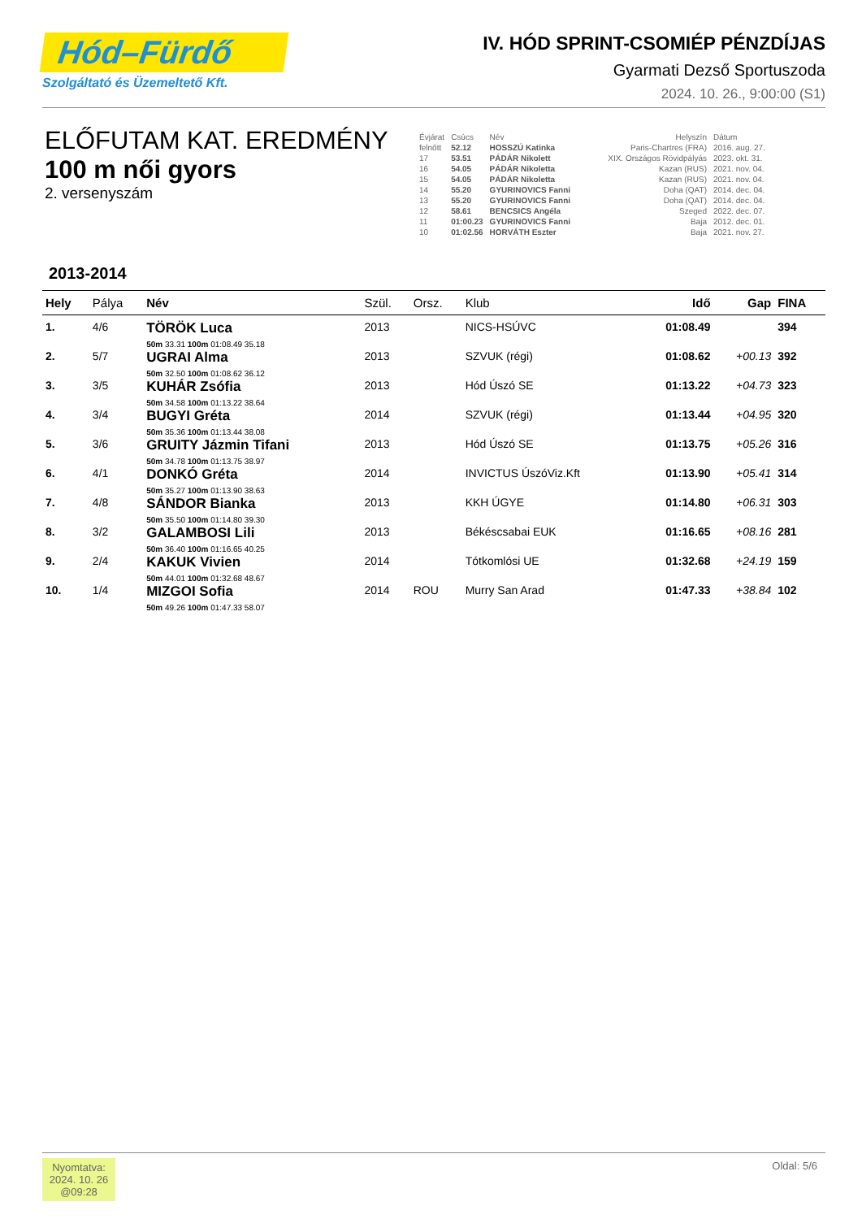Hód–Fürdő
Szolgáltató és Üzemeltető Kft.
IV. HÓD SPRINT-CSOMIÉP PÉNZDÍJAS
Gyarmati Dezső Sportuszoda
2024. 10. 26., 9:00:00 (S1)
ELŐFUTAM KAT. EREDMÉNY
100 m női gyors
2. versenyszám
| Évjárat | Csúcs | Név | Helyszín | Dátum |
| felnőtt | 52.12 | HOSSZÚ Katinka | Paris-Chartres (FRA) | 2016. aug. 27. |
| 17 | 53.51 | PÁDÁR Nikolett | XIX. Országos Rövidpályás | 2023. okt. 31. |
| 16 | 54.05 | PÁDÁR Nikoletta | Kazan (RUS) | 2021. nov. 04. |
| 15 | 54.05 | PÁDÁR Nikoletta | Kazan (RUS) | 2021. nov. 04. |
| 14 | 55.20 | GYURINOVICS Fanni | Doha (QAT) | 2014. dec. 04. |
| 13 | 55.20 | GYURINOVICS Fanni | Doha (QAT) | 2014. dec. 04. |
| 12 | 58.61 | BENCSICS Angéla | Szeged | 2022. dec. 07. |
| 11 | 01:00.23 | GYURINOVICS Fanni | Baja | 2012. dec. 01. |
| 10 | 01:02.56 | HORVÁTH Eszter | Baja | 2021. nov. 27. |
2013-2014
| Hely | Pálya | Név | Szül. | Orsz. | Klub | Idő | Gap | FINA |
| --- | --- | --- | --- | --- | --- | --- | --- | --- |
| 1. | 4/6 | TÖRÖK Luca 50m 33.31 100m 01:08.49 35.18 | 2013 | | NICS-HSÚVC | 01:08.49 | | 394 |
| 2. | 5/7 | UGRAI Alma 50m 32.50 100m 01:08.62 36.12 | 2013 | | SZVUK (régi) | 01:08.62 | +00.13 | 392 |
| 3. | 3/5 | KUHÁR Zsófia 50m 34.58 100m 01:13.22 38.64 | 2013 | | Hód Úszó SE | 01:13.22 | +04.73 | 323 |
| 4. | 3/4 | BUGYI Gréta 50m 35.36 100m 01:13.44 38.08 | 2014 | | SZVUK (régi) | 01:13.44 | +04.95 | 320 |
| 5. | 3/6 | GRUITY Jázmin Tifani 50m 34.78 100m 01:13.75 38.97 | 2013 | | Hód Úszó SE | 01:13.75 | +05.26 | 316 |
| 6. | 4/1 | DONKÓ Gréta 50m 35.27 100m 01:13.90 38.63 | 2014 | | INVICTUS ÚszóViz.Kft | 01:13.90 | +05.41 | 314 |
| 7. | 4/8 | SÁNDOR Bianka 50m 35.50 100m 01:14.80 39.30 | 2013 | | KKH ÚGYE | 01:14.80 | +06.31 | 303 |
| 8. | 3/2 | GALAMBOSI Lili 50m 36.40 100m 01:16.65 40.25 | 2013 | | Békéscsabai EUK | 01:16.65 | +08.16 | 281 |
| 9. | 2/4 | KAKUK Vivien 50m 44.01 100m 01:32.68 48.67 | 2014 | | Tótkomlósi UE | 01:32.68 | +24.19 | 159 |
| 10. | 1/4 | MIZGOI Sofia 50m 49.26 100m 01:47.33 58.07 | 2014 | ROU | Murry San Arad | 01:47.33 | +38.84 | 102 |
Nyomtatva:
2024. 10. 26
@09:28
Oldal: 5/6